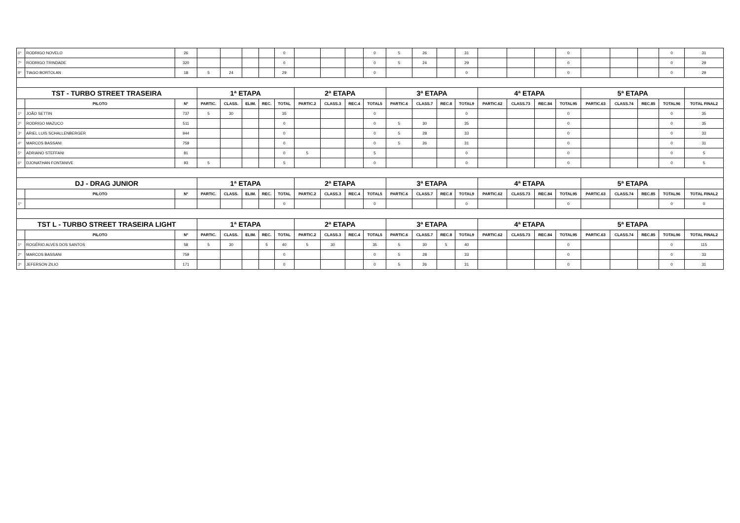| 6º | RODRIGO NOVELO | 26 | | | | | 0 | | | | 0 | 5 | 26 | | 31 | | | | 0 | | | | 0 | 31 |
| 7º | RODRIGO TRINDADE | 320 | | | | | 0 | | | | 0 | 5 | 24 | | 29 | | | | 0 | | | | 0 | 29 |
| 8º | TIAGO BORTOLAN | 18 | 5 | 24 | | | 29 | | | | 0 | | | | 0 | | | | 0 | | | | 0 | 29 |
| TST - TURBO STREET TRASEIRA | | | 1ª ETAPA | | | | | 2ª ETAPA | | | | 3ª ETAPA | | | | 4ª ETAPA | | | | 5ª ETAPA | | | | |
| | PILOTO | Nº | PARTIC. | CLASS. | ELIM. | REC. | TOTAL | PARTIC.2 | CLASS.3 | REC.4 | TOTAL5 | PARTIC.6 | CLASS.7 | REC.8 | TOTAL9 | PARTIC.62 | CLASS.73 | REC.84 | TOTAL95 | PARTIC.63 | CLASS.74 | REC.85 | TOTAL96 | TOTAL FINAL2 |
| 1º | JOÃO SETTIN | 737 | 5 | 30 | | | 35 | | | | 0 | | | | 0 | | | | 0 | | | | 0 | 35 |
| 2º | RODRIGO MAZUCO | 511 | | | | | 0 | | | | 0 | 5 | 30 | | 35 | | | | 0 | | | | 0 | 35 |
| 3º | ARIEL LUIS SCHALLENBERGER | 944 | | | | | 0 | | | | 0 | 5 | 28 | | 33 | | | | 0 | | | | 0 | 33 |
| 4º | MARCOS BASSANI | 759 | | | | | 0 | | | | 0 | 5 | 26 | | 31 | | | | 0 | | | | 0 | 31 |
| 5º | ADRIANO STEFFANI | 81 | | | | | 0 | 5 | | | 5 | | | | 0 | | | | 0 | | | | 0 | 5 |
| 6º | DJONATHAN FONTANIVE | 93 | 5 | | | | 5 | | | | 0 | | | | 0 | | | | 0 | | | | 0 | 5 |
| DJ - DRAG JUNIOR | | | 1ª ETAPA | | | | | 2ª ETAPA | | | | 3ª ETAPA | | | | 4ª ETAPA | | | | 5ª ETAPA | | | | |
| | PILOTO | Nº | PARTIC. | CLASS. | ELIM. | REC. | TOTAL | PARTIC.2 | CLASS.3 | REC.4 | TOTAL5 | PARTIC.6 | CLASS.7 | REC.8 | TOTAL9 | PARTIC.62 | CLASS.73 | REC.84 | TOTAL95 | PARTIC.63 | CLASS.74 | REC.85 | TOTAL96 | TOTAL FINAL2 |
| 1º | | | | | | | 0 | | | | 0 | | | | 0 | | | | 0 | | | | 0 | 0 |
| TST L - TURBO STREET TRASEIRA LIGHT | | | 1ª ETAPA | | | | | 2ª ETAPA | | | | 3ª ETAPA | | | | 4ª ETAPA | | | | 5ª ETAPA | | | | |
| | PILOTO | Nº | PARTIC. | CLASS. | ELIM. | REC. | TOTAL | PARTIC.2 | CLASS.3 | REC.4 | TOTAL5 | PARTIC.6 | CLASS.7 | REC.8 | TOTAL9 | PARTIC.62 | CLASS.73 | REC.84 | TOTAL95 | PARTIC.63 | CLASS.74 | REC.85 | TOTAL96 | TOTAL FINAL2 |
| 1º | ROGÉRIO ALVES DOS SANTOS | 58 | 5 | 30 | | 5 | 40 | 5 | 30 | | 35 | 5 | 30 | 5 | 40 | | | | 0 | | | | 0 | 115 |
| 2º | MARCOS BASSANI | 759 | | | | | 0 | | | | 0 | 5 | 28 | | 33 | | | | 0 | | | | 0 | 33 |
| 3º | JEFERSON ZILIO | 171 | | | | | 0 | | | | 0 | 5 | 26 | | 31 | | | | 0 | | | | 0 | 31 |